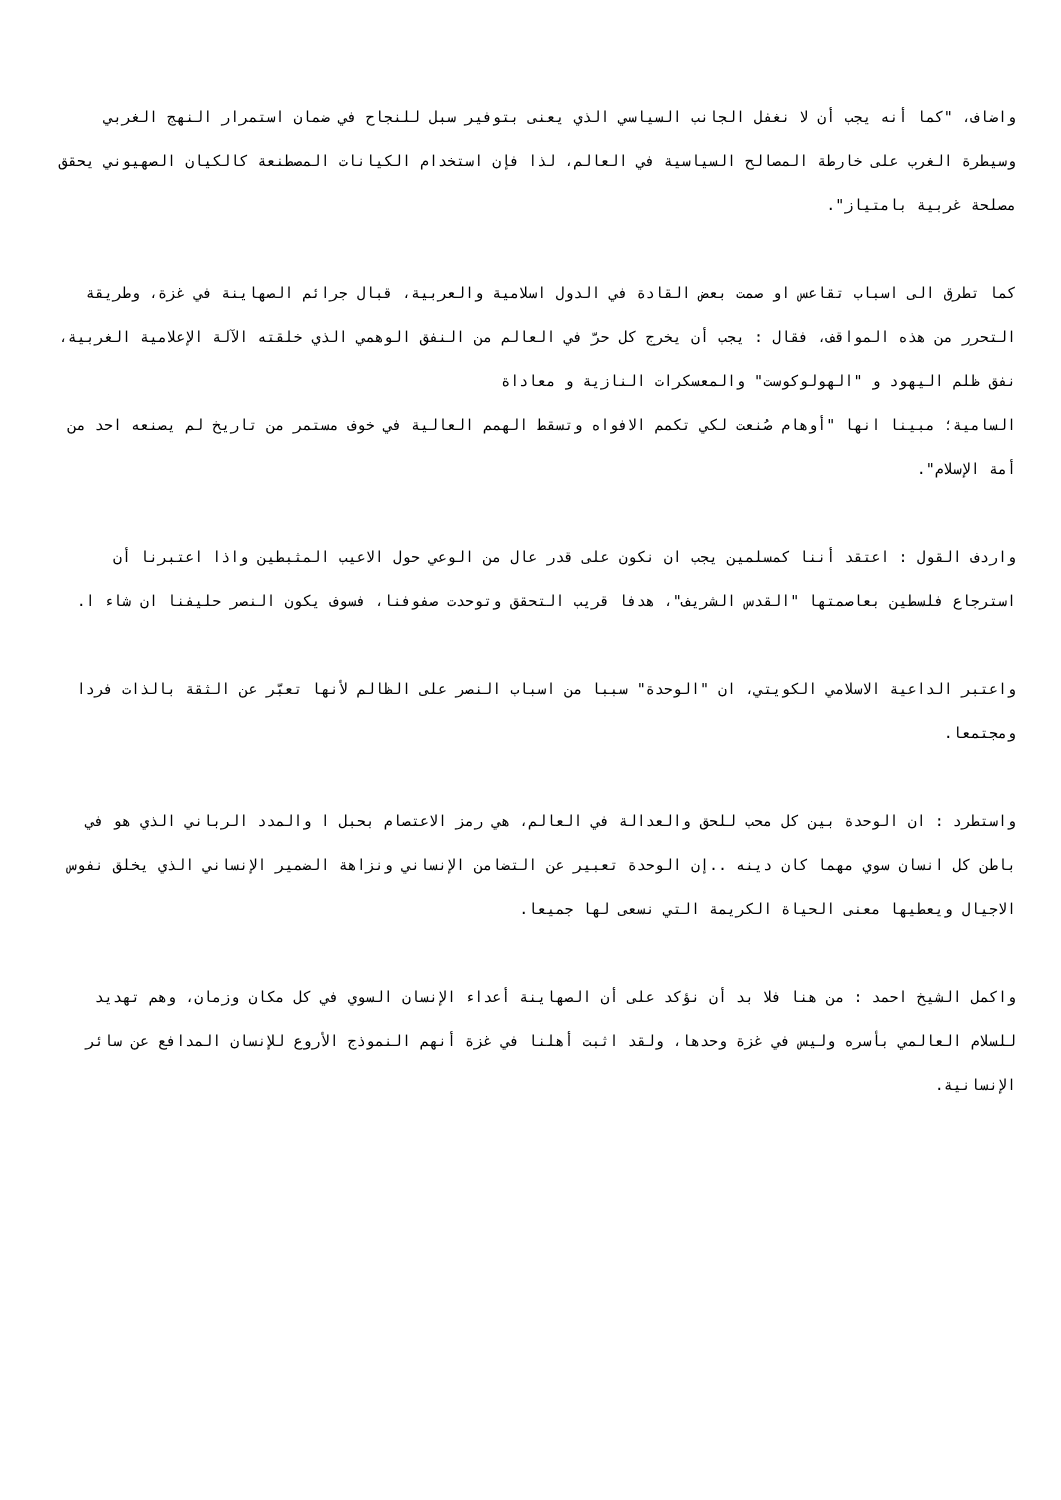واضاف، "كما أنه يجب أن لا نغفل الجانب السياسي الذي يعنى بتوفير سبل للنجاح في ضمان استمرار النهج الغربي وسيطرة الغرب على خارطة المصالح السياسية في العالم، لذا فإن استخدام الكيانات المصطنعة كالكيان الصهيوني يحقق مصلحة غربية بامتياز".
كما تطرق الى اسباب تقاعس او صمت بعض القادة في الدول اسلامية والعربية، قبال جرائم الصهاينة في غزة، وطريقة التحرر من هذه المواقف، فقال : يجب أن يخرج كل حرّ في العالم من النفق الوهمي الذي خلقته الآلة الإعلامية الغربية، نفق ظلم اليهود و "الهولوكوست" والمعسكرات النازية و معاداة
السامية؛ مبينا انها "أوهام صُنعت لكي تكمم الافواه وتسقط الهمم العالية في خوف مستمر من تاريخ لم يصنعه احد من أمة الإسلام".
واردف القول : اعتقد أننا كمسلمين يجب ان نكون على قدر عال من الوعي حول الاعيب المثبطين واذا اعتبرنا أن استرجاع فلسطين بعاصمتها "القدس الشريف"، هدفا قريب التحقق وتوحدت صفوفنا، فسوف يكون النصر حليفنا ان شاء ا.
واعتبر الداعية الاسلامي الكويتي، ان "الوحدة" سببا من اسباب النصر على الظالم لأنها تعبّر عن الثقة بالذات فردا ومجتمعا.
واستطرد : ان الوحدة بين كل محب للحق والعدالة في العالم، هي رمز الاعتصام بحبل ا والمدد الرباني الذي هو في باطن كل انسان سوي مهما كان دينه ..إن الوحدة تعبير عن التضامن الإنساني ونزاهة الضمير الإنساني الذي يخلق نفوس الاجيال ويعطيها معنى الحياة الكريمة التي نسعى لها جميعا.
واكمل الشيخ احمد : من هنا فلا بد أن نؤكد على أن الصهاينة أعداء الإنسان السوي في كل مكان وزمان، وهم تهديد للسلام العالمي بأسره وليس في غزة وحدها، ولقد اثبت أهلنا في غزة أنهم النموذج الأروع للإنسان المدافع عن سائر الإنسانية.